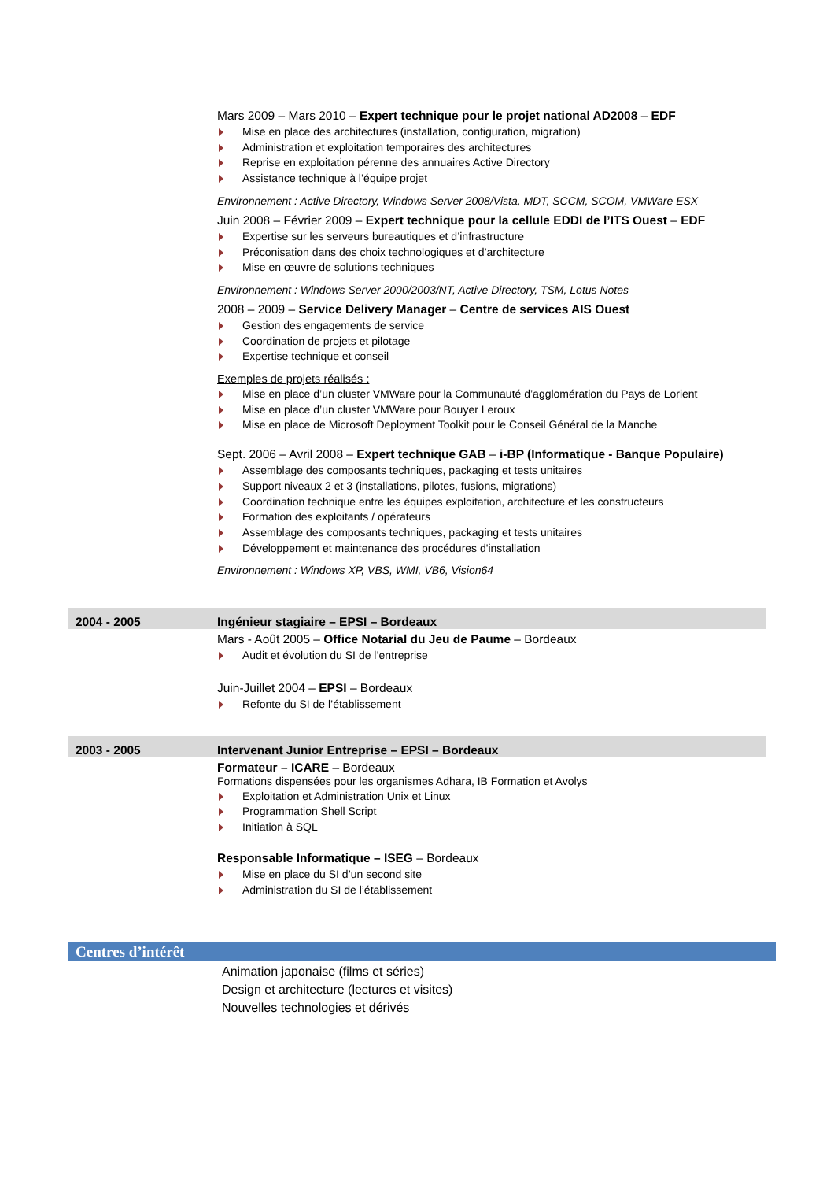Mars 2009 – Mars 2010 – Expert technique pour le projet national AD2008 – EDF
Mise en place des architectures (installation, configuration, migration)
Administration et exploitation temporaires des architectures
Reprise en exploitation pérenne des annuaires Active Directory
Assistance technique à l’équipe projet
Environnement : Active Directory, Windows Server 2008/Vista, MDT, SCCM, SCOM, VMWare ESX
Juin 2008 – Février 2009 – Expert technique pour la cellule EDDI de l’ITS Ouest – EDF
Expertise sur les serveurs bureautiques et d’infrastructure
Préconisation dans des choix technologiques et d’architecture
Mise en œuvre de solutions techniques
Environnement : Windows Server 2000/2003/NT, Active Directory, TSM, Lotus Notes
2008 – 2009 – Service Delivery Manager – Centre de services AIS Ouest
Gestion des engagements de service
Coordination de projets et pilotage
Expertise technique et conseil
Exemples de projets réalisés :
Mise en place d’un cluster VMWare pour la Communauté d’agglomération du Pays de Lorient
Mise en place d’un cluster VMWare pour Bouyer Leroux
Mise en place de Microsoft Deployment Toolkit pour le Conseil Général de la Manche
Sept. 2006 – Avril 2008 – Expert technique GAB – i-BP (Informatique - Banque Populaire)
Assemblage des composants techniques, packaging et tests unitaires
Support niveaux 2 et 3 (installations, pilotes, fusions, migrations)
Coordination technique entre les équipes exploitation, architecture et les constructeurs
Formation des exploitants / opérateurs
Assemblage des composants techniques, packaging et tests unitaires
Développement et maintenance des procédures d'installation
Environnement : Windows XP, VBS, WMI, VB6, Vision64
2004 - 2005 Ingénieur stagiaire – EPSI – Bordeaux
Mars - Août 2005 – Office Notarial du Jeu de Paume – Bordeaux
Audit et évolution du SI de l’entreprise
Juin-Juillet 2004 – EPSI – Bordeaux
Refonte du SI de l’établissement
2003 - 2005 Intervenant Junior Entreprise – EPSI – Bordeaux
Formateur – ICARE – Bordeaux
Formations dispensées pour les organismes Adhara, IB Formation et Avolys
Exploitation et Administration Unix et Linux
Programmation Shell Script
Initiation à SQL
Responsable Informatique – ISEG – Bordeaux
Mise en place du SI d’un second site
Administration du SI de l’établissement
Centres d’intérêt
Animation japonaise (films et séries)
Design et architecture (lectures et visites)
Nouvelles technologies et dérivés